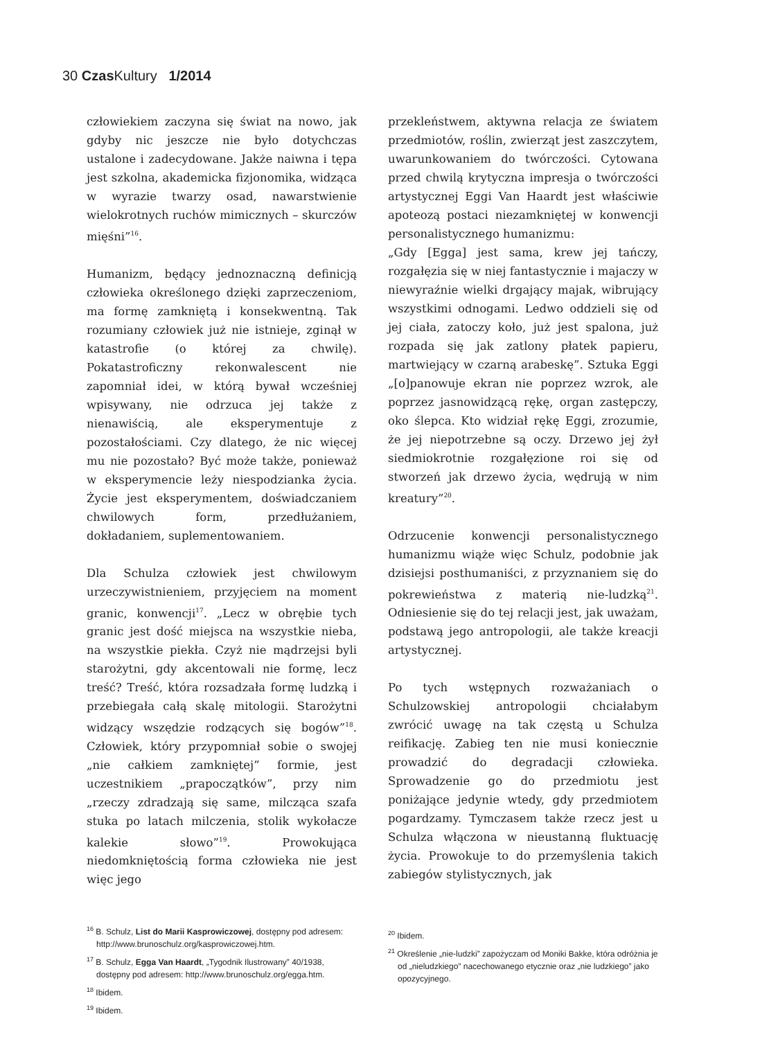30 Czas Kultury 1/2014
człowiekiem zaczyna się świat na nowo, jak gdyby nic jeszcze nie było dotychczas ustalone i zadecydowane. Jakże naiwna i tępa jest szkolna, akademicka fizjonomika, widząca w wyrazie twarzy osad, nawarstwienie wielokrotnych ruchów mimicznych – skurczów mięśni”<sup>16</sup>.
Humanizm, będący jednoznaczną definicją człowieka określonego dzięki zaprzeczeniom, ma formę zamkniętą i konsekwentną. Tak rozumiany człowiek już nie istnieje, zginął w katastrofie (o której za chwilę). Pokatastroficzny rekonwalescent nie zapomniał idei, w którą bywał wcześniej wpisywany, nie odrzuca jej także z nienawiścią, ale eksperymentuje z pozostałościami. Czy dlatego, że nic więcej mu nie pozostało? Być może także, ponieważ w eksperymencie leży niespodzianka życia. Życie jest eksperymentem, doświadczaniem chwilowych form, przedłużaniem, dokładaniem, suplementowaniem.
Dla Schulza człowiek jest chwilowym urzeczywistnieniem, przyjęciem na moment granic, konwencji<sup>17</sup>. „Lecz w obrębie tych granic jest dość miejsca na wszystkie nieba, na wszystkie piekła. Czyż nie mądrzejsi byli starożytni, gdy akcentowali nie formę, lecz treść? Treść, która rozsadzała formę ludzką i przebiegała całą skalę mitologii. Starożytni widzący wszędzie rodzących się bogów”<sup>18</sup>. Człowiek, który przypomniał sobie o swojej „nie całkiem zamkniętej” formie, jest uczestnikiem „prapoczątków”, przy nim „rzeczy zdradzają się same, milcząca szafa stuka po latach milczenia, stolik wykołacze kalekie słowo”<sup>19</sup>. Prowokująca niedomkniętością forma człowieka nie jest więc jego
<sup>16</sup> B. Schulz, List do Marii Kasprowiczowej, dostępny pod adresem: http://www.brunoschulz.org/kasprowiczowej.htm.
<sup>17</sup> B. Schulz, Egga Van Haardt, „Tygodnik Ilustrowany” 40/1938, dostępny pod adresem: http://www.brunoschulz.org/egga.htm.
<sup>18</sup> Ibidem.
<sup>19</sup> Ibidem.
przekleństwem, aktywna relacja ze światem przedmiotów, roślin, zwierząt jest zaszczytem, uwarunkowaniem do twórczości. Cytowana przed chwilą krytyczna impresja o twórczości artystycznej Eggi Van Haardt jest właściwie apoteozą postaci niezamkniętej w konwencji personalistycznego humanizmu:
„Gdy [Egga] jest sama, krew jej tańczy, rozgałęzia się w niej fantastycznie i majaczy w niewyraźnie wielki drgający majak, wibrujący wszystkimi odnogami. Ledwo oddzieli się od jej ciała, zatoczy koło, już jest spalona, już rozpada się jak zatlony płatek papieru, martwiejący w czarną arabeskę”. Sztuka Eggi „[o]panowuje ekran nie poprzez wzrok, ale poprzez jasnowidzącą rękę, organ zastępczy, oko ślepca. Kto widział rękę Eggi, zrozumie, że jej niepotrzebne są oczy. Drzewo jej żył siedmiokrotnie rozgałęzione roi się od stworzeń jak drzewo życia, wędrują w nim kreatury”<sup>20</sup>.
Odrzucenie konwencji personalistycznego humanizmu wiąże więc Schulz, podobnie jak dzisiejsi posthumaniści, z przyznaniem się do pokrewieństwa z materią nie-ludzką<sup>21</sup>. Odniesienie się do tej relacji jest, jak uważam, podstawą jego antropologii, ale także kreacji artystycznej.
Po tych wstępnych rozważaniach o Schulzowskiej antropologii chciałabym zwrócić uwagę na tak częstą u Schulza reifikację. Zabieg ten nie musi koniecznie prowadzić do degradacji człowieka. Sprowadzenie go do przedmiotu jest poniżające jedynie wtedy, gdy przedmiotem pogardzamy. Tymczasem także rzecz jest u Schulza włączona w nieustanną fluktuację życia. Prowokuje to do przemyślenia takich zabiegów stylistycznych, jak
<sup>20</sup> Ibidem.
<sup>21</sup> Określenie „nie-ludzki” zapożyczam od Moniki Bakke, która odróżnia je od „nieludzkiego” nacechowanego etycznie oraz „nie ludzkiego” jako opozycyjnego.